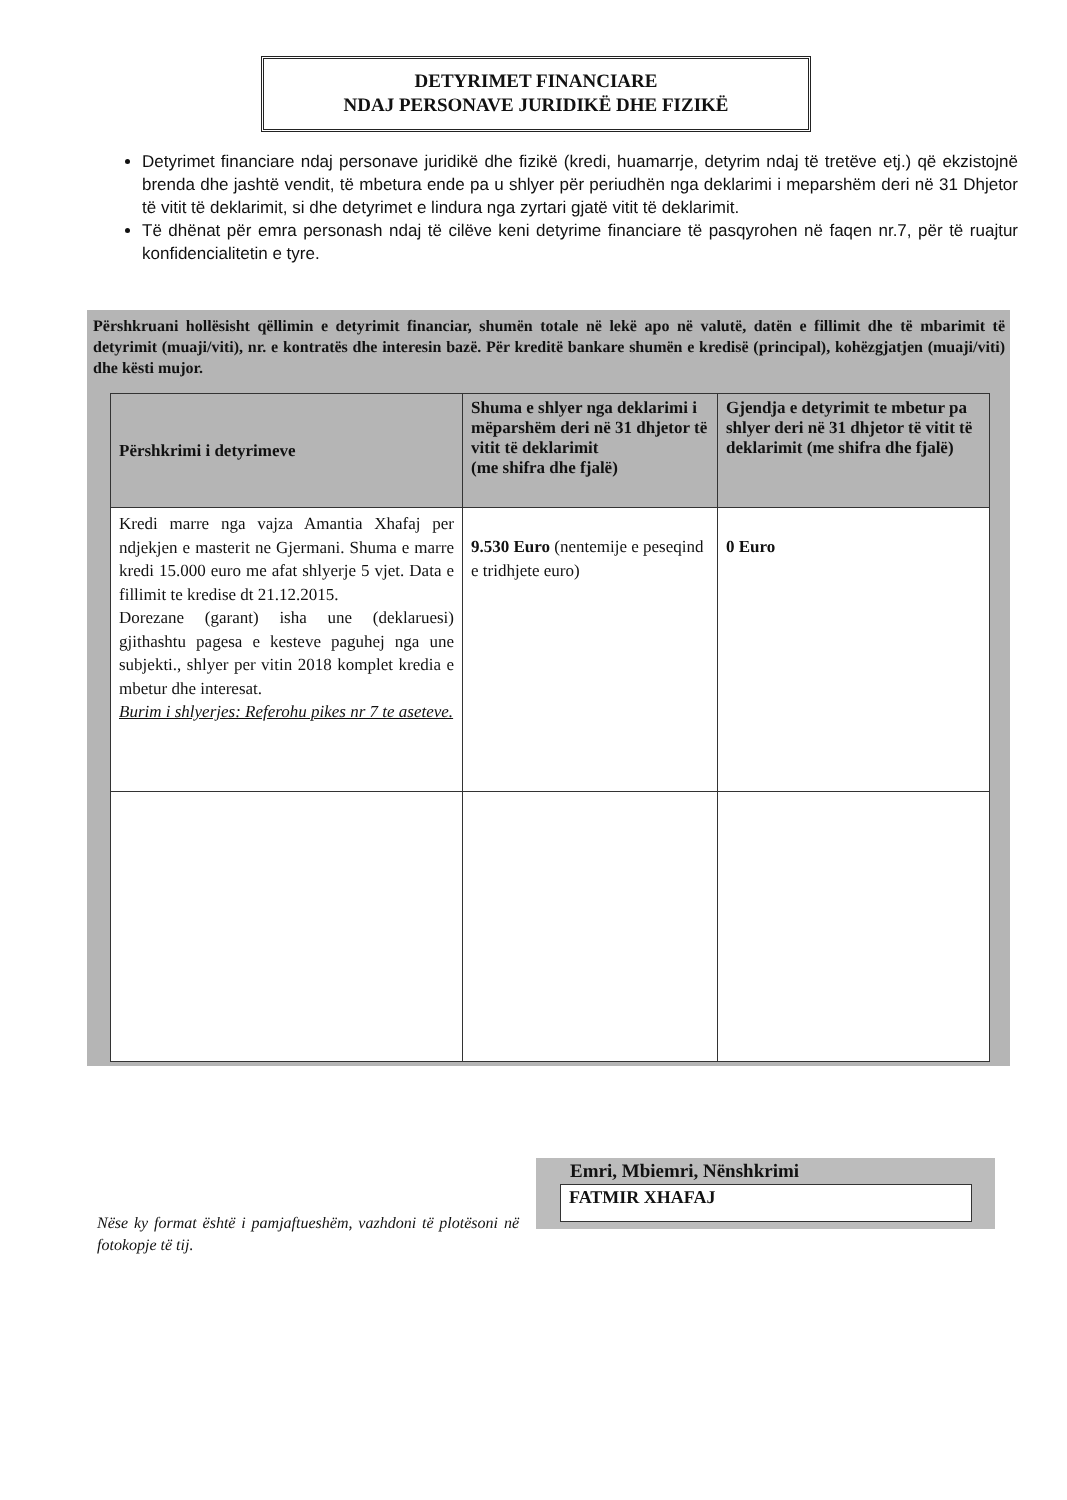DETYRIMET FINANCIARE
NDAJ PERSONAVE JURIDIKË DHE FIZIKË
Detyrimet financiare ndaj personave juridikë dhe fizikë (kredi, huamarrje, detyrim ndaj të tretëve etj.) që ekzistojnë brenda dhe jashtë vendit, të mbetura ende pa u shlyer për periudhën nga deklarimi i meparshëm deri në 31 Dhjetor të vitit të deklarimit, si dhe detyrimet e lindura nga zyrtari gjatë vitit të deklarimit.
Të dhënat për emra personash ndaj të cilëve keni detyrime financiare të pasqyrohen në faqen nr.7, për të ruajtur konfidencialitetin e tyre.
Përshkruani hollësisht qëllimin e detyrimit financiar, shumën totale në lekë apo në valutë, datën e fillimit dhe të mbarimit të detyrimit (muaji/viti), nr. e kontratës dhe interesin bazë. Për kreditë bankare shumën e kredisë (principal), kohëzgjatjen (muaji/viti) dhe kësti mujor.
| Përshkrimi i detyrimeve | Shuma e shlyer nga deklarimi i mëparshëm deri në 31 dhjetor të vitit të deklarimit (me shifra dhe fjalë) | Gjendja e detyrimit te mbetur pa shlyer deri në 31 dhjetor të vitit të deklarimit (me shifra dhe fjalë) |
| --- | --- | --- |
| Kredi marre nga vajza Amantia Xhafaj per ndjekjen e masterit ne Gjermani. Shuma e marre kredi 15.000 euro me afat shlyerje 5 vjet. Data e fillimit te kredise dt 21.12.2015. Dorezane (garant) isha une (deklaruesi) gjithashtu pagesa e kesteve paguhej nga une subjekti., shlyer per vitin 2018 komplet kredia e mbetur dhe interesat. Burim i shlyerjes: Referohu pikes nr 7 te aseteve. | 9.530 Euro (nentemije e peseqind e tridhjete euro) | 0 Euro |
Nëse ky format është i pamjaftueshëm, vazhdoni të plotësoni në fotokopje të tij.
Emri, Mbiemri, Nënshkrimi
FATMIR XHAFAJ